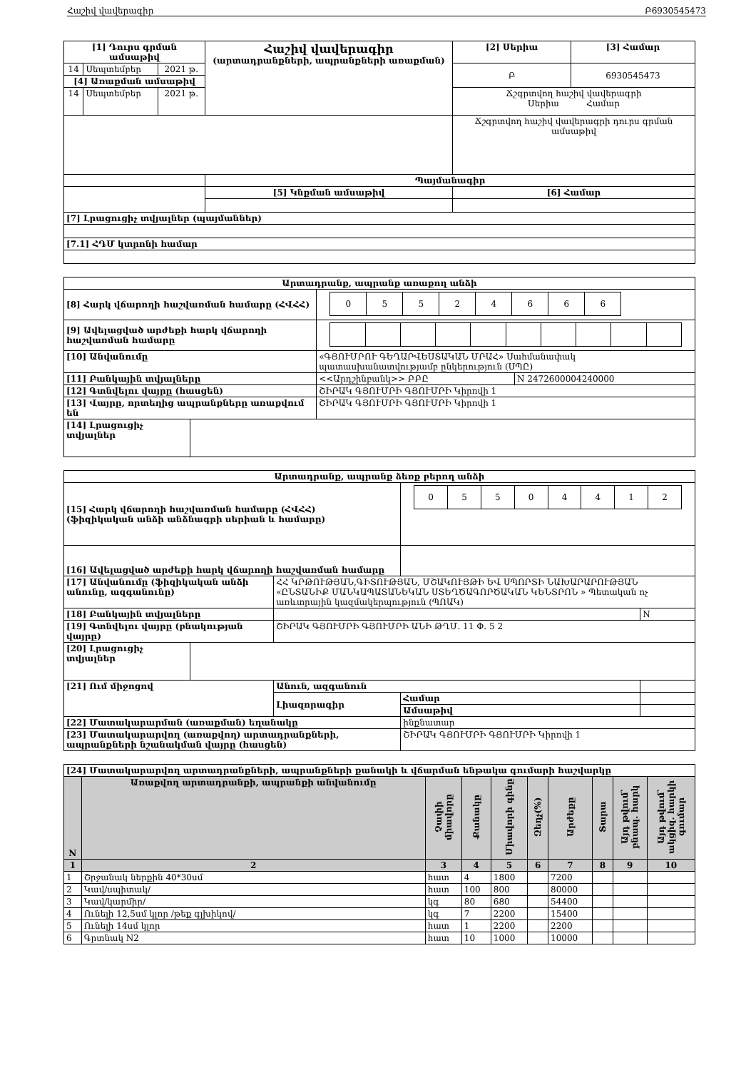Հաշիվ վավերագիր Բ6930545473
| [1] Դուրս գրման ամսաթիվ | | | Հաշիվ վավերագիր (արտադրանքների, ապրանքների առաքման) | [2] Սերիա | [3] Համար |
| 14 | Սեպտեմբեր | 2021 թ. | | Բ | 6930545473 |
| [4] Առաքման ամսաթիվ | | | | | |
| 14 | Սեպտեմբեր | 2021 թ. | | Ճշգրտվող հաշիվ վավերագրի Սերիա Համար | |
| | | | | Ճշգրտվող հաշիվ վավերագրի դուրս գրման ամսաթիվ | |
| | | | Պայմանագիր | | |
| | | | [5] Կնքման ամսաթիվ | [6] Համար | |
| [7] Լրացուցիչ տվյալներ (պայմաններ) | | | | | |
| [7.1] ՀԴՄ կտրոնի համար | | | | | |
| Արտադրանք, ապրանք առաքող անձի | | | |
| [8] Հարկ վճարողի հաշվառման համարը (ՀՎՀՀ) | | / 0 / 5 / 5 / 2 / 4 / 6 / 6 / 6 / | |
| [9] Ավելացված արժեքի հարկ վճարողի հաշվառման համարը | | | |
| [10] Անվանումը | | «ԳՅՈՒՄՐՈՒ ԳԵՂԱՐՎԵՍՏԱԿԱՆ ՄՐԱՀ» Սահմանափակ պատասխանատվությամբ ընկերություն (ՍՊԸ) | |
| [11] Բանկային տվյալները | | <<Արդշինբանկ>> ԲԲԸ | N 2472600004240000 |
| [12] Գտնվելու վայրը (հասցեն) | | ՇԻՐԱԿ ԳՅՈՒՄՐԻ ԳՅՈՒՄՐԻ Կիրովի 1 | |
| [13] Վայրը, որտեղից ապրանքները առաքվում են | | ՇԻՐԱԿ ԳՅՈՒՄՐԻ ԳՅՈՒՄՐԻ Կիրովի 1 | |
| [14] Լրացուցիչ տվյալներ | | | |
| Արտադրանք, ապրանք ձեռք բերող անձի | | | | |
| [15] Հարկ վճարողի հաշվառման համարը (ՀՎՀՀ) (ֆիզիկական անձի անձնագրի սերիան և համարը) | | | / 0 / 5 / 5 / 0 / 4 / 4 / 1 / 2 / | |
| [16] Ավելացված արժեքի հարկ վճարողի հաշվառման համարը | | | | |
| [17] Անվանումը (ֆիզիկական անձի անունը, ազգանունը) | | ՀՀ ԿՐԹՈՒԹՅԱՆ,ԳԻՏՈՒԹՅԱՆ, ՄՇԱԿՈՒՅԹԻ ԵՎ ՍՊՈՐՏԻ ՆԱԽԱՐԱՐՈՒԹՅԱՆ «ԸՆՏԱՆԻՔ ՄԱՆԿԱՊԱՏԱՆԵԿԱՆ ՍՏԵՂԾԱԳՈՐԾԱԿԱՆ ԿԵՆՏՐՈՆ » Պետական ոչ առևտրային կազմակերպություն (ՊՈԱԿ) | | |
| [18] Բանկային տվյալները | | | | N |
| [19] Գտնվելու վայրը (բնակության վայրը) | | ՇԻՐԱԿ ԳՅՈՒՄՐԻ ԳՅՈՒՄՐԻ ԱՆԻ ԹՂՄ. 11 Փ. 5 2 | | |
| [20] Լրացուցիչ տվյալներ | | | | |
| [21] Ում միջոցով | | Անուն, ազգանուն | | |
| | | Լիազորագիր | Համար | |
| | | | Ամսաթիվ | |
| [22] Մատակարարման (առաքման) եղանակը | | | ինքնատար | |
| [23] Մատակարարվող (առաքվող) արտադրանքների, ապրանքների նշանակման վայրը (հասցեն) | | | ՇԻՐԱԿ ԳՅՈՒՄՐԻ ԳՅՈՒՄՐԻ Կիրովի 1 | |
| [24] Մատակարարվող արտադրանքների, ապրանքների քանակի և վճարման ենթակա գումարի հաշվարկը | | | | | | | | | |
| N | Առաքվող արտադրանքի, ապրանքի անվանումը | Չափի միավորը | Քանակը | Միավորի գինը | Զեղչ(%) | Արժեքը | Տարա | Այդ թվում՝ բնապ. հարկ | Այդ թվում՝ ակցիզ. հարկի գումար |
| 1 | 2 | 3 | 4 | 5 | 6 | 7 | 8 | 9 | 10 |
| 1 | Շրջանակ ներքին 40*30սմ | հատ | 4 | 1800 | | 7200 | | | |
| 2 | Կավ/սպիտակ/ | հատ | 100 | 800 | | 80000 | | | |
| 3 | Կավ/կարմիր/ | կգ | 80 | 680 | | 54400 | | | |
| 4 | Ունելի 12,5սմ կլոր /թեք գլխիկով/ | կգ | 7 | 2200 | | 15400 | | | |
| 5 | Ունելի 14սմ կլոր | հատ | 1 | 2200 | | 2200 | | | |
| 6 | Գրտնակ N2 | հատ | 10 | 1000 | | 10000 | | | |